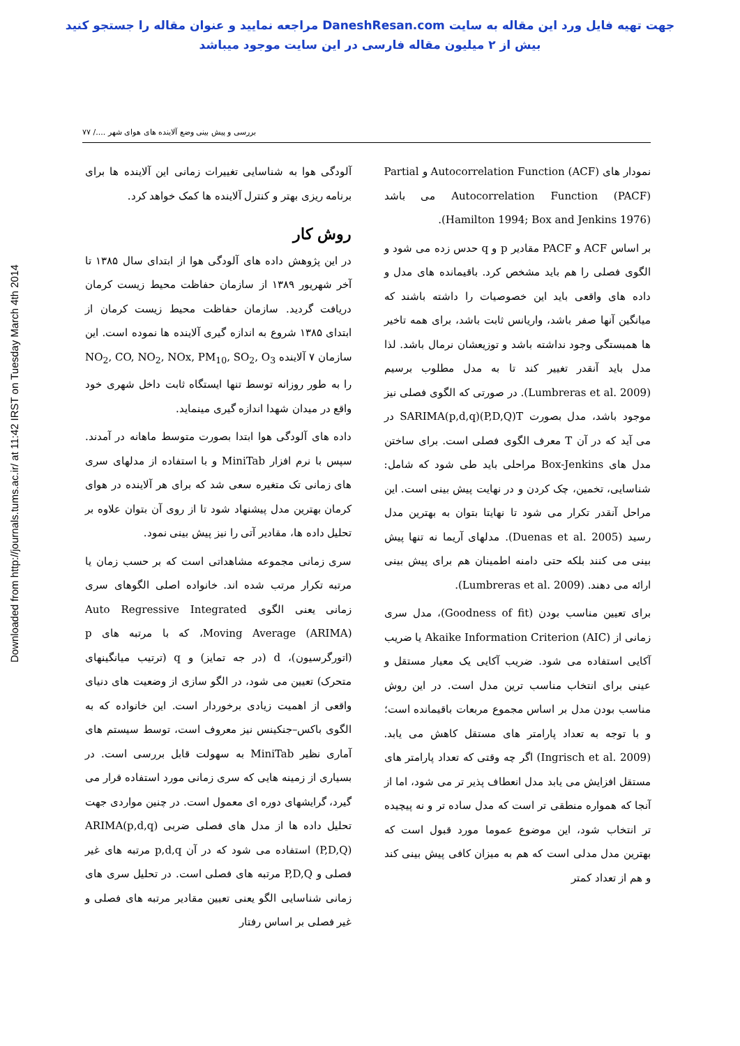جهت تهیه فایل ورد این مقاله به سایت DaneshResan.com مراجعه نمایید و عنوان مقاله را جستجو کنید
بیش از ۲ میلیون مقاله فارسی در این سایت موجود میباشد
Downloaded from http://journals.tums.ac.ir/ at 11:42 IRST on Tuesday March 4th 2014
بررسی و پیش بینی وضع آلاینده های هوای شهر ..../ ۷۷
آلودگی هوا به شناسایی تغییرات زمانی این آلاینده ها برای برنامه ریزی بهتر و کنترل آلاینده ها کمک خواهد کرد.
روش کار
در این پژوهش داده های آلودگی هوا از ابتدای سال ۱۳۸۵ تا آخر شهریور ۱۳۸۹ از سازمان حفاظت محیط زیست کرمان دریافت گردید. سازمان حفاظت محیط زیست کرمان از ابتدای ۱۳۸۵ شروع به اندازه گیری آلاینده ها نموده است. این سازمان ۷ آلاینده NO<sub>2</sub>, CO, NO<sub>2</sub>, NOx, PM<sub>10</sub>, SO<sub>2</sub>, O<sub>3</sub> را به طور روزانه توسط تنها ایستگاه ثابت داخل شهری خود واقع در میدان شهدا اندازه گیری مینماید.
داده های آلودگی هوا ابتدا بصورت متوسط ماهانه در آمدند. سپس با نرم افزار MiniTab و با استفاده از مدلهای سری های زمانی تک متغیره سعی شد که برای هر آلاینده در هوای کرمان بهترین مدل پیشنهاد شود تا از روی آن بتوان علاوه بر تحلیل داده ها، مقادیر آتی را نیز پیش بینی نمود.
سری زمانی مجموعه مشاهداتی است که بر حسب زمان یا مرتبه تکرار مرتب شده اند. خانواده اصلی الگوهای سری زمانی یعنی الگوی Auto Regressive Integrated Moving Average (ARIMA)، که با مرتبه های p (اتورگرسیون)، d (در جه تمایز) و q (ترتیب میانگینهای متحرک) تعیین می شود، در الگو سازی از وضعیت های دنیای واقعی از اهمیت زیادی برخوردار است. این خانواده که به الگوی باکس–جنکینس نیز معروف است، توسط سیستم های آماری نظیر MiniTab به سهولت قابل بررسی است. در بسیاری از زمینه هایی که سری زمانی مورد استفاده قرار می گیرد، گرایشهای دوره ای معمول است. در چنین مواردی جهت تحلیل داده ها از مدل های فصلی ضربی ARIMA(p,d,q)(P,D,Q) استفاده می شود که در آن p,d,q مرتبه های غیر فصلی و P,D,Q مرتبه های فصلی است. در تحلیل سری های زمانی شناسایی الگو یعنی تعیین مقادیر مرتبه های فصلی و غیر فصلی بر اساس رفتار
نمودار های Autocorrelation Function (ACF) و Partial Autocorrelation Function (PACF) می باشد (Hamilton 1994; Box and Jenkins 1976).
بر اساس ACF و PACF مقادیر p و q حدس زده می شود و الگوی فصلی را هم باید مشخص کرد. باقیمانده های مدل و داده های واقعی باید این خصوصیات را داشته باشند که میانگین آنها صفر باشد، واریانس ثابت باشد، برای همه تاخیر ها همبستگی وجود نداشته باشد و توزیعشان نرمال باشد. لذا مدل باید آنقدر تغییر کند تا به مدل مطلوب برسیم (Lumbreras et al. 2009). در صورتی که الگوی فصلی نیز موجود باشد، مدل بصورت SARIMA(p,d,q)(P,D,Q)T در می آید که در آن T معرف الگوی فصلی است. برای ساختن مدل های Box-Jenkins مراحلی باید طی شود که شامل: شناسایی، تخمین، چک کردن و در نهایت پیش بینی است. این مراحل آنقدر تکرار می شود تا نهایتا بتوان به بهترین مدل رسید (Duenas et al. 2005). مدلهای آریما نه تنها پیش بینی می کنند بلکه حتی دامنه اطمینان هم برای پیش بینی ارائه می دهند. (Lumbreras et al. 2009).
برای تعیین مناسب بودن (Goodness of fit)، مدل سری زمانی از Akaike Information Criterion (AIC) یا ضریب آکایی استفاده می شود. ضریب آکایی یک معیار مستقل و عینی برای انتخاب مناسب ترین مدل است. در این روش مناسب بودن مدل بر اساس مجموع مربعات باقیمانده است؛ و با توجه به تعداد پارامتر های مستقل کاهش می یابد. (Ingrisch et al. 2009) اگر چه وقتی که تعداد پارامتر های مستقل افزایش می یابد مدل انعطاف پذیر تر می شود، اما از آنجا که همواره منطقی تر است که مدل ساده تر و نه پیچیده تر انتخاب شود، این موضوع عموما مورد قبول است که بهترین مدل مدلی است که هم به میزان کافی پیش بینی کند و هم از تعداد کمتر